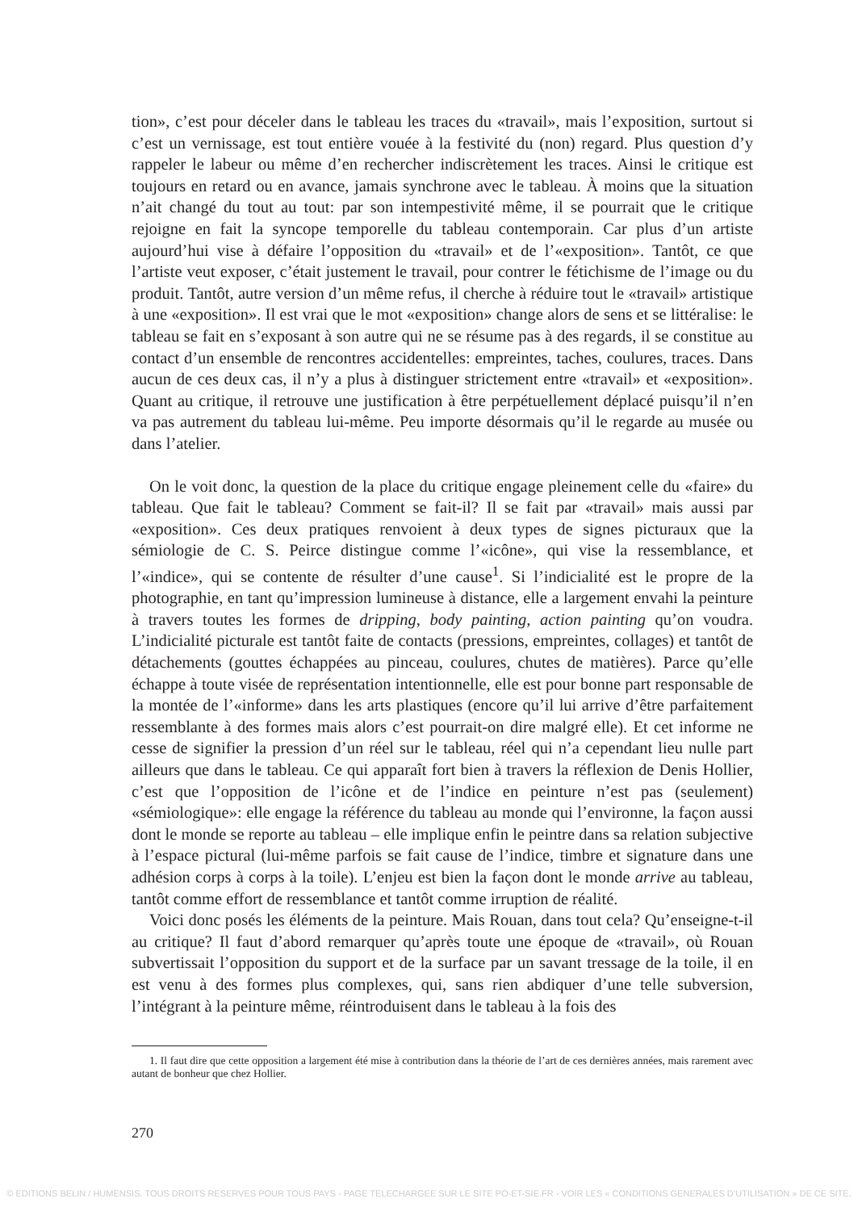tion», c’est pour déceler dans le tableau les traces du «travail», mais l’exposition, surtout si c’est un vernissage, est tout entière vouée à la festivité du (non) regard. Plus question d’y rappeler le labeur ou même d’en rechercher indiscrètement les traces. Ainsi le critique est toujours en retard ou en avance, jamais synchrone avec le tableau. À moins que la situation n’ait changé du tout au tout: par son intempestivité même, il se pourrait que le critique rejoigne en fait la syncope temporelle du tableau contemporain. Car plus d’un artiste aujourd’hui vise à défaire l’opposition du «travail» et de l’«exposition». Tantôt, ce que l’artiste veut exposer, c’était justement le travail, pour contrer le fétichisme de l’image ou du produit. Tantôt, autre version d’un même refus, il cherche à réduire tout le «travail» artistique à une «exposition». Il est vrai que le mot «exposition» change alors de sens et se littéralise: le tableau se fait en s’exposant à son autre qui ne se résume pas à des regards, il se constitue au contact d’un ensemble de rencontres accidentelles: empreintes, taches, coulures, traces. Dans aucun de ces deux cas, il n’y a plus à distinguer strictement entre «travail» et «exposition». Quant au critique, il retrouve une justification à être perpétuellement déplacé puisqu’il n’en va pas autrement du tableau lui-même. Peu importe désormais qu’il le regarde au musée ou dans l’atelier.
On le voit donc, la question de la place du critique engage pleinement celle du «faire» du tableau. Que fait le tableau? Comment se fait-il? Il se fait par «travail» mais aussi par «exposition». Ces deux pratiques renvoient à deux types de signes picturaux que la sémiologie de C. S. Peirce distingue comme l’«icône», qui vise la ressemblance, et l’«indice», qui se contente de résulter d’une cause<sup>1</sup>. Si l’indicialité est le propre de la photographie, en tant qu’impression lumineuse à distance, elle a largement envahi la peinture à travers toutes les formes de dripping, body painting, action painting qu’on voudra. L’indicialité picturale est tantôt faite de contacts (pressions, empreintes, collages) et tantôt de détachements (gouttes échappées au pinceau, coulures, chutes de matières). Parce qu’elle échappe à toute visée de représentation intentionnelle, elle est pour bonne part responsable de la montée de l’«informe» dans les arts plastiques (encore qu’il lui arrive d’être parfaitement ressemblante à des formes mais alors c’est pourrait-on dire malgré elle). Et cet informe ne cesse de signifier la pression d’un réel sur le tableau, réel qui n’a cependant lieu nulle part ailleurs que dans le tableau. Ce qui apparaît fort bien à travers la réflexion de Denis Hollier, c’est que l’opposition de l’icône et de l’indice en peinture n’est pas (seulement) «sémiologique»: elle engage la référence du tableau au monde qui l’environne, la façon aussi dont le monde se reporte au tableau – elle implique enfin le peintre dans sa relation subjective à l’espace pictural (lui-même parfois se fait cause de l’indice, timbre et signature dans une adhésion corps à corps à la toile). L’enjeu est bien la façon dont le monde arrive au tableau, tantôt comme effort de ressemblance et tantôt comme irruption de réalité.
Voici donc posés les éléments de la peinture. Mais Rouan, dans tout cela? Qu’enseigne-t-il au critique? Il faut d’abord remarquer qu’après toute une époque de «travail», où Rouan subvertissait l’opposition du support et de la surface par un savant tressage de la toile, il en est venu à des formes plus complexes, qui, sans rien abdiquer d’une telle subversion, l’intégrant à la peinture même, réintroduisent dans le tableau à la fois des
1. Il faut dire que cette opposition a largement été mise à contribution dans la théorie de l’art de ces dernières années, mais rarement avec autant de bonheur que chez Hollier.
270
© EDITIONS BELIN / HUMENSIS. TOUS DROITS RESERVES POUR TOUS PAYS - PAGE TELECHARGEE SUR LE SITE PO-ET-SIE.FR - VOIR LES « CONDITIONS GENERALES D’UTILISATION » DE CE SITE.